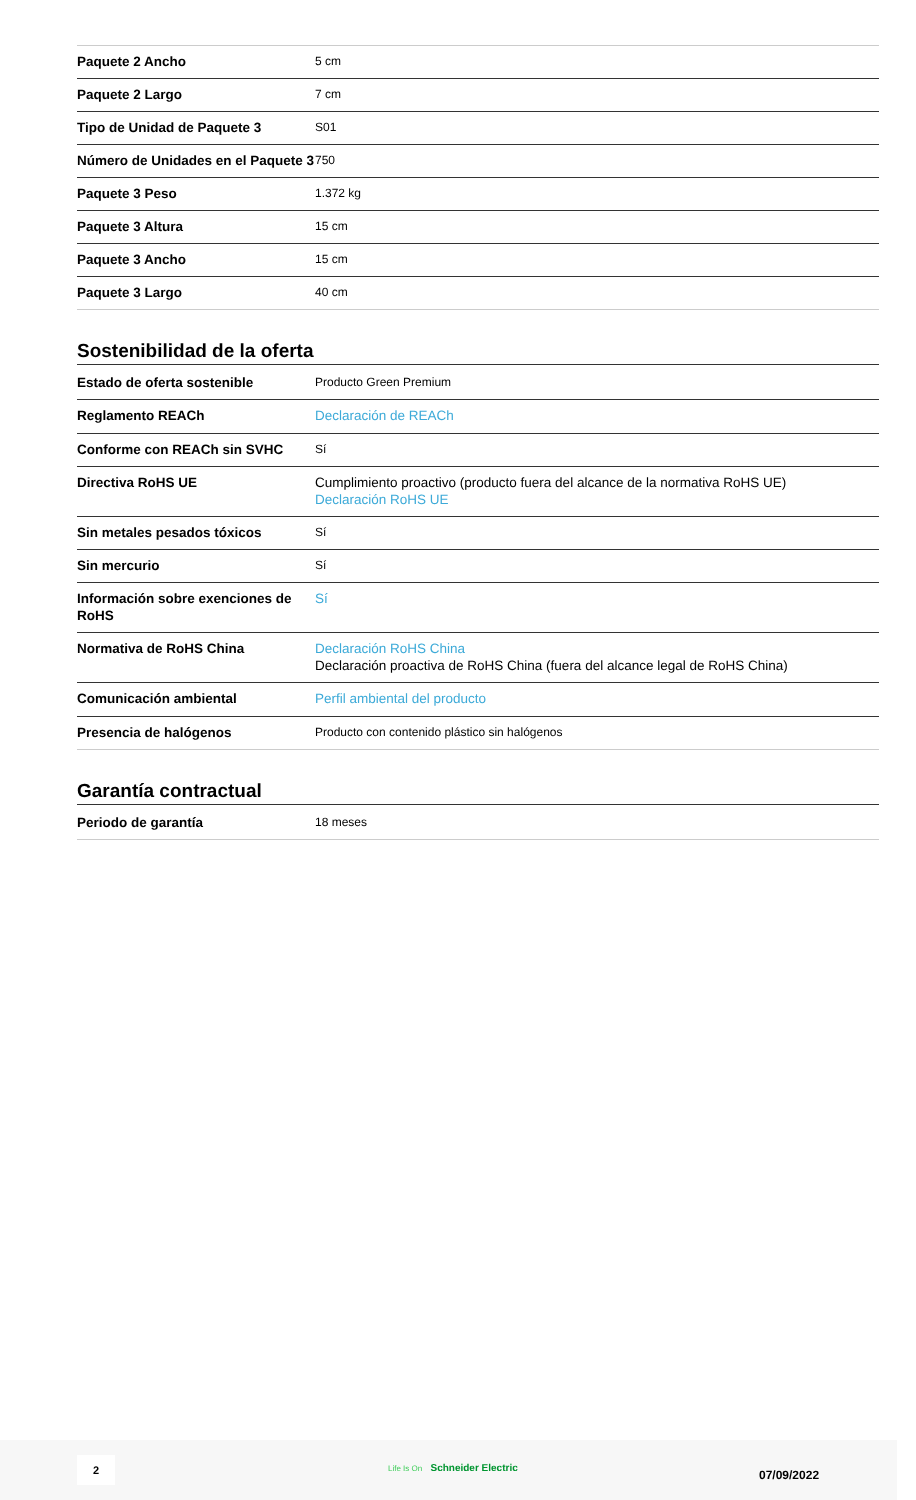| Paquete 2 Ancho | 5 cm |
| Paquete 2 Largo | 7 cm |
| Tipo de Unidad de Paquete 3 | S01 |
| Número de Unidades en el Paquete 3 | 750 |
| Paquete 3 Peso | 1.372 kg |
| Paquete 3 Altura | 15 cm |
| Paquete 3 Ancho | 15 cm |
| Paquete 3 Largo | 40 cm |
Sostenibilidad de la oferta
| Estado de oferta sostenible | Producto Green Premium |
| Reglamento REACh | Declaración de REACh |
| Conforme con REACh sin SVHC | Sí |
| Directiva RoHS UE | Cumplimiento proactivo (producto fuera del alcance de la normativa RoHS UE) Declaración RoHS UE |
| Sin metales pesados tóxicos | Sí |
| Sin mercurio | Sí |
| Información sobre exenciones de RoHS | Sí |
| Normativa de RoHS China | Declaración RoHS China Declaración proactiva de RoHS China (fuera del alcance legal de RoHS China) |
| Comunicación ambiental | Perfil ambiental del producto |
| Presencia de halógenos | Producto con contenido plástico sin halógenos |
Garantía contractual
| Periodo de garantía | 18 meses |
2 Life Is On Schneider Electric
07/09/2022